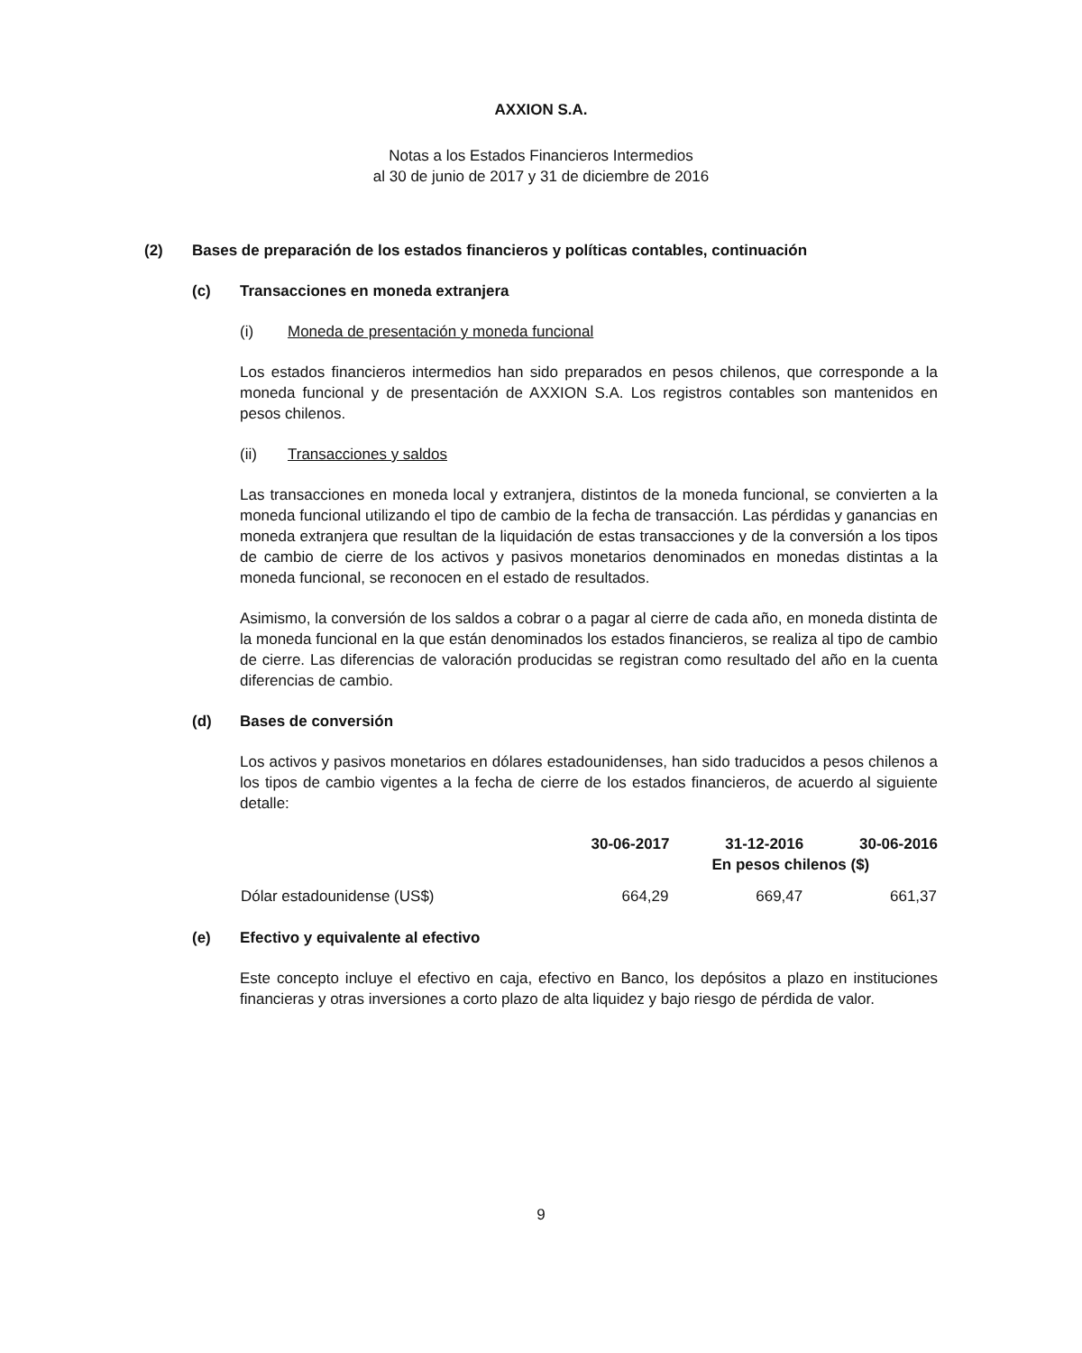AXXION S.A.
Notas a los Estados Financieros Intermedios
al 30 de junio de 2017 y 31 de diciembre de 2016
(2) Bases de preparación de los estados financieros y políticas contables, continuación
(c) Transacciones en moneda extranjera
(i) Moneda de presentación y moneda funcional
Los estados financieros intermedios han sido preparados en pesos chilenos, que corresponde a la moneda funcional y de presentación de AXXION S.A. Los registros contables son mantenidos en pesos chilenos.
(ii) Transacciones y saldos
Las transacciones en moneda local y extranjera, distintos de la moneda funcional, se convierten a la moneda funcional utilizando el tipo de cambio de la fecha de transacción. Las pérdidas y ganancias en moneda extranjera que resultan de la liquidación de estas transacciones y de la conversión a los tipos de cambio de cierre de los activos y pasivos monetarios denominados en monedas distintas a la moneda funcional, se reconocen en el estado de resultados.
Asimismo, la conversión de los saldos a cobrar o a pagar al cierre de cada año, en moneda distinta de la moneda funcional en la que están denominados los estados financieros, se realiza al tipo de cambio de cierre. Las diferencias de valoración producidas se registran como resultado del año en la cuenta diferencias de cambio.
(d) Bases de conversión
Los activos y pasivos monetarios en dólares estadounidenses, han sido traducidos a pesos chilenos a los tipos de cambio vigentes a la fecha de cierre de los estados financieros, de acuerdo al siguiente detalle:
| | 30-06-2017 | 31-12-2016 | 30-06-2016 |
| --- | --- | --- | --- |
| | En pesos chilenos ($) | | |
| Dólar estadounidense (US$) | 664,29 | 669,47 | 661,37 |
(e) Efectivo y equivalente al efectivo
Este concepto incluye el efectivo en caja, efectivo en Banco, los depósitos a plazo en instituciones financieras y otras inversiones a corto plazo de alta liquidez y bajo riesgo de pérdida de valor.
9